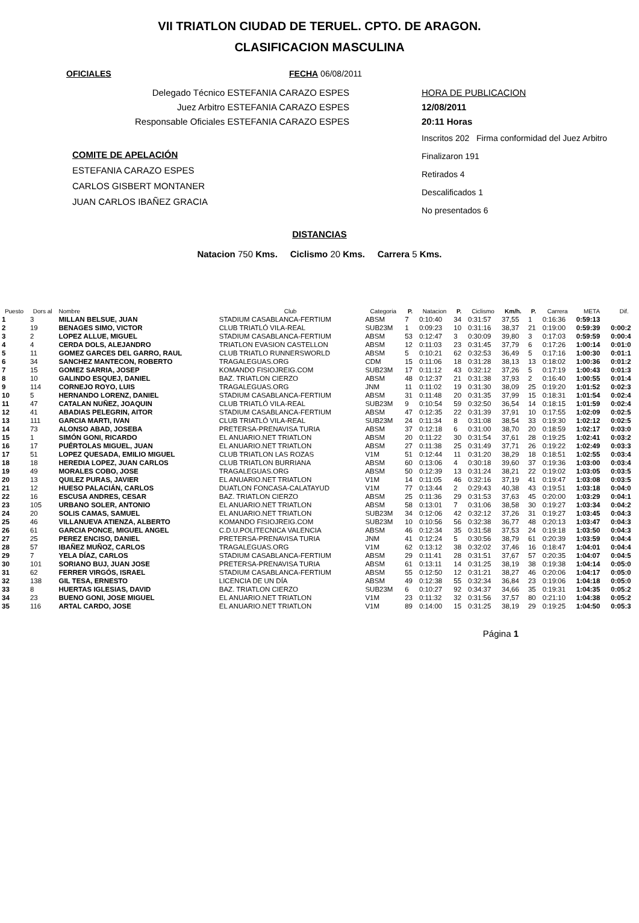VII TRIATLON CIUDAD DE TERUEL. CPTO. DE ARAGON.
CLASIFICACION MASCULINA
OFICIALES FECHA 06/08/2011
Delegado Técnico ESTEFANIA CARAZO ESPES
Juez Arbitro ESTEFANIA CARAZO ESPES
Responsable Oficiales ESTEFANIA CARAZO ESPES
COMITE DE APELACIÓN
ESTEFANIA CARAZO ESPES
CARLOS GISBERT MONTANER
JUAN CARLOS IBAÑEZ GRACIA
HORA DE PUBLICACION
12/08/2011
20:11 Horas
Inscritos 202 Firma conformidad del Juez Arbitro
Finalizaron 191
Retirados 4
Descalificados 1
No presentados 6
DISTANCIAS
Natacion 750 Kms. Ciclismo 20 Kms. Carrera 5 Kms.
| Puesto | Dors al | Nombre | Club | Categoria | P. | Natacion | P. | Ciclismo | Km/h. | P. | Carrera | META | Dif. |
| --- | --- | --- | --- | --- | --- | --- | --- | --- | --- | --- | --- | --- | --- |
| 1 | 3 | MILLAN BELSUE, JUAN | STADIUM CASABLANCA-FERTIUM | ABSM | 7 | 0:10:40 | 34 | 0:31:57 | 37,55 | 1 | 0:16:36 | 0:59:13 | |
| 2 | 19 | BENAGES SIMO, VICTOR | CLUB TRIATLÓ VILA-REAL | SUB23M | 1 | 0:09:23 | 10 | 0:31:16 | 38,37 | 21 | 0:19:00 | 0:59:39 | 0:00:2 |
| 3 | 2 | LOPEZ ALLUE, MIGUEL | STADIUM CASABLANCA-FERTIUM | ABSM | 53 | 0:12:47 | 3 | 0:30:09 | 39,80 | 3 | 0:17:03 | 0:59:59 | 0:00:4 |
| 4 | 4 | CERDA DOLS, ALEJANDRO | TRIATLON EVASION CASTELLON | ABSM | 12 | 0:11:03 | 23 | 0:31:45 | 37,79 | 6 | 0:17:26 | 1:00:14 | 0:01:0 |
| 5 | 11 | GOMEZ GARCES DEL GARRO, RAUL | CLUB TRIATLO RUNNERSWORLD | ABSM | 5 | 0:10:21 | 62 | 0:32:53 | 36,49 | 5 | 0:17:16 | 1:00:30 | 0:01:1 |
| 6 | 34 | SANCHEZ MANTECON, ROBERTO | TRAGALEGUAS.ORG | CDM | 15 | 0:11:06 | 18 | 0:31:28 | 38,13 | 13 | 0:18:02 | 1:00:36 | 0:01:2 |
| 7 | 15 | GOMEZ SARRIA, JOSEP | KOMANDO FISIOJREIG.COM | SUB23M | 17 | 0:11:12 | 43 | 0:32:12 | 37,26 | 5 | 0:17:19 | 1:00:43 | 0:01:3 |
| 8 | 10 | GALINDO ESQUEJ, DANIEL | BAZ. TRIATLON CIERZO | ABSM | 48 | 0:12:37 | 21 | 0:31:38 | 37,93 | 2 | 0:16:40 | 1:00:55 | 0:01:4 |
| 9 | 114 | CORNEJO ROYO, LUIS | TRAGALEGUAS.ORG | JNM | 11 | 0:11:02 | 19 | 0:31:30 | 38,09 | 25 | 0:19:20 | 1:01:52 | 0:02:3 |
| 10 | 5 | HERNANDO LORENZ, DANIEL | STADIUM CASABLANCA-FERTIUM | ABSM | 31 | 0:11:48 | 20 | 0:31:35 | 37,99 | 15 | 0:18:31 | 1:01:54 | 0:02:4 |
| 11 | 47 | CATALAN NUÑEZ, JOAQUIN | CLUB TRIATLÓ VILA-REAL | SUB23M | 9 | 0:10:54 | 59 | 0:32:50 | 36,54 | 14 | 0:18:15 | 1:01:59 | 0:02:4 |
| 12 | 41 | ABADIAS PELEGRIN, AITOR | STADIUM CASABLANCA-FERTIUM | ABSM | 47 | 0:12:35 | 22 | 0:31:39 | 37,91 | 10 | 0:17:55 | 1:02:09 | 0:02:5 |
| 13 | 111 | GARCIA MARTI, IVAN | CLUB TRIATLÓ VILA-REAL | SUB23M | 24 | 0:11:34 | 8 | 0:31:08 | 38,54 | 33 | 0:19:30 | 1:02:12 | 0:02:5 |
| 14 | 73 | ALONSO ABAD, JOSEBA | PRETERSA-PRENAVISA TURIA | ABSM | 37 | 0:12:18 | 6 | 0:31:00 | 38,70 | 20 | 0:18:59 | 1:02:17 | 0:03:0 |
| 15 | 1 | SIMÓN GONI, RICARDO | EL ANUARIO.NET TRIATLON | ABSM | 20 | 0:11:22 | 30 | 0:31:54 | 37,61 | 28 | 0:19:25 | 1:02:41 | 0:03:2 |
| 16 | 17 | PUÉRTOLAS MIGUEL, JUAN | EL ANUARIO.NET TRIATLON | ABSM | 27 | 0:11:38 | 25 | 0:31:49 | 37,71 | 26 | 0:19:22 | 1:02:49 | 0:03:3 |
| 17 | 51 | LOPEZ QUESADA, EMILIO MIGUEL | CLUB TRIATLON LAS ROZAS | V1M | 51 | 0:12:44 | 11 | 0:31:20 | 38,29 | 18 | 0:18:51 | 1:02:55 | 0:03:4 |
| 18 | 18 | HEREDIA LOPEZ, JUAN CARLOS | CLUB TRIATLON BURRIANA | ABSM | 60 | 0:13:06 | 4 | 0:30:18 | 39,60 | 37 | 0:19:36 | 1:03:00 | 0:03:4 |
| 19 | 49 | MORALES COBO, JOSE | TRAGALEGUAS.ORG | ABSM | 50 | 0:12:39 | 13 | 0:31:24 | 38,21 | 22 | 0:19:02 | 1:03:05 | 0:03:5 |
| 20 | 13 | QUILEZ PURAS, JAVIER | EL ANUARIO.NET TRIATLON | V1M | 14 | 0:11:05 | 46 | 0:32:16 | 37,19 | 41 | 0:19:47 | 1:03:08 | 0:03:5 |
| 21 | 12 | HUESO PALACIÁN, CARLOS | DUATLON FONCASA-CALATAYUD | V1M | 77 | 0:13:44 | 2 | 0:29:43 | 40,38 | 43 | 0:19:51 | 1:03:18 | 0:04:0 |
| 22 | 16 | ESCUSA ANDRES, CESAR | BAZ. TRIATLON CIERZO | ABSM | 25 | 0:11:36 | 29 | 0:31:53 | 37,63 | 45 | 0:20:00 | 1:03:29 | 0:04:1 |
| 23 | 105 | URBANO SOLER, ANTONIO | EL ANUARIO.NET TRIATLON | ABSM | 58 | 0:13:01 | 7 | 0:31:06 | 38,58 | 30 | 0:19:27 | 1:03:34 | 0:04:2 |
| 24 | 20 | SOLIS CAMAS, SAMUEL | EL ANUARIO.NET TRIATLON | SUB23M | 34 | 0:12:06 | 42 | 0:32:12 | 37,26 | 31 | 0:19:27 | 1:03:45 | 0:04:3 |
| 25 | 46 | VILLANUEVA ATIENZA, ALBERTO | KOMANDO FISIOJREIG.COM | SUB23M | 10 | 0:10:56 | 56 | 0:32:38 | 36,77 | 48 | 0:20:13 | 1:03:47 | 0:04:3 |
| 26 | 61 | GARCIA PONCE, MIGUEL ANGEL | C.D.U.POLITECNICA VALENCIA | ABSM | 46 | 0:12:34 | 35 | 0:31:58 | 37,53 | 24 | 0:19:18 | 1:03:50 | 0:04:3 |
| 27 | 25 | PEREZ ENCISO, DANIEL | PRETERSA-PRENAVISA TURIA | JNM | 41 | 0:12:24 | 5 | 0:30:56 | 38,79 | 61 | 0:20:39 | 1:03:59 | 0:04:4 |
| 28 | 57 | IBAÑEZ MUÑOZ, CARLOS | TRAGALEGUAS.ORG | V1M | 62 | 0:13:12 | 38 | 0:32:02 | 37,46 | 16 | 0:18:47 | 1:04:01 | 0:04:4 |
| 29 | 7 | YELA DÍAZ, CARLOS | STADIUM CASABLANCA-FERTIUM | ABSM | 29 | 0:11:41 | 28 | 0:31:51 | 37,67 | 57 | 0:20:35 | 1:04:07 | 0:04:5 |
| 30 | 101 | SORIANO BUJ, JUAN JOSE | PRETERSA-PRENAVISA TURIA | ABSM | 61 | 0:13:11 | 14 | 0:31:25 | 38,19 | 38 | 0:19:38 | 1:04:14 | 0:05:0 |
| 31 | 62 | FERRER VIRGÓS, ISRAEL | STADIUM CASABLANCA-FERTIUM | ABSM | 55 | 0:12:50 | 12 | 0:31:21 | 38,27 | 46 | 0:20:06 | 1:04:17 | 0:05:0 |
| 32 | 138 | GIL TESA, ERNESTO | LICENCIA DE UN DÍA | ABSM | 49 | 0:12:38 | 55 | 0:32:34 | 36,84 | 23 | 0:19:06 | 1:04:18 | 0:05:0 |
| 33 | 8 | HUERTAS IGLESIAS, DAVID | BAZ. TRIATLON CIERZO | SUB23M | 6 | 0:10:27 | 92 | 0:34:37 | 34,66 | 35 | 0:19:31 | 1:04:35 | 0:05:2 |
| 34 | 23 | BUENO GONI, JOSE MIGUEL | EL ANUARIO.NET TRIATLON | V1M | 23 | 0:11:32 | 32 | 0:31:56 | 37,57 | 80 | 0:21:10 | 1:04:38 | 0:05:2 |
| 35 | 116 | ARTAL CARDO, JOSE | EL ANUARIO.NET TRIATLON | V1M | 89 | 0:14:00 | 15 | 0:31:25 | 38,19 | 29 | 0:19:25 | 1:04:50 | 0:05:3 |
Página 1